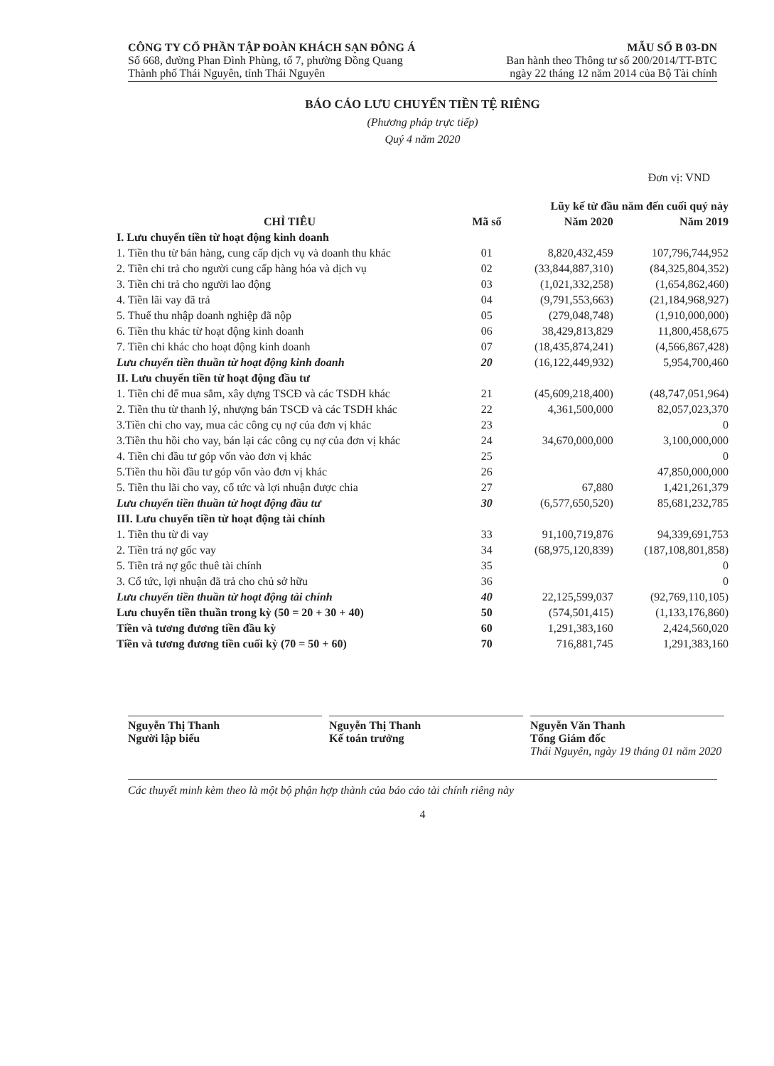CÔNG TY CỔ PHẦN TẬP ĐOÀN KHÁCH SẠN ĐÔNG Á
Số 668, đường Phan Đình Phùng, tổ 7, phường Đồng Quang
Thành phố Thái Nguyên, tỉnh Thái Nguyên
MẪU SỐ B 03-DN
Ban hành theo Thông tư số 200/2014/TT-BTC
ngày 22 tháng 12 năm 2014 của Bộ Tài chính
BÁO CÁO LƯU CHUYỂN TIỀN TỆ RIÊNG
(Phương pháp trực tiếp)
Quý 4 năm 2020
Đơn vị: VND
| | | Lũy kế từ đầu năm đến cuối quý này | |
| --- | --- | --- | --- |
| CHỈ TIÊU | Mã số | Năm 2020 | Năm 2019 |
| I. Lưu chuyển tiền từ hoạt động kinh doanh | | | |
| 1. Tiền thu từ bán hàng, cung cấp dịch vụ và doanh thu khác | 01 | 8,820,432,459 | 107,796,744,952 |
| 2. Tiền chi trả cho người cung cấp hàng hóa và dịch vụ | 02 | (33,844,887,310) | (84,325,804,352) |
| 3. Tiền chi trả cho người lao động | 03 | (1,021,332,258) | (1,654,862,460) |
| 4. Tiền lãi vay đã trả | 04 | (9,791,553,663) | (21,184,968,927) |
| 5. Thuế thu nhập doanh nghiệp đã nộp | 05 | (279,048,748) | (1,910,000,000) |
| 6. Tiền thu khác từ hoạt động kinh doanh | 06 | 38,429,813,829 | 11,800,458,675 |
| 7. Tiền chi khác cho hoạt động kinh doanh | 07 | (18,435,874,241) | (4,566,867,428) |
| Lưu chuyển tiền thuần từ hoạt động kinh doanh | 20 | (16,122,449,932) | 5,954,700,460 |
| II. Lưu chuyển tiền từ hoạt động đầu tư | | | |
| 1. Tiền chi để mua sắm, xây dựng TSCĐ và các TSDH khác | 21 | (45,609,218,400) | (48,747,051,964) |
| 2. Tiền thu từ thanh lý, nhượng bán TSCĐ và các TSDH khác | 22 | 4,361,500,000 | 82,057,023,370 |
| 3.Tiền chi cho vay, mua các công cụ nợ của đơn vị khác | 23 | | 0 |
| 3.Tiền thu hồi cho vay, bán lại các công cụ nợ của đơn vị khác | 24 | 34,670,000,000 | 3,100,000,000 |
| 4. Tiền chi đầu tư góp vốn vào đơn vị khác | 25 | | 0 |
| 5.Tiền thu hồi đầu tư góp vốn vào đơn vị khác | 26 | | 47,850,000,000 |
| 5. Tiền thu lãi cho vay, cổ tức và lợi nhuận được chia | 27 | 67,880 | 1,421,261,379 |
| Lưu chuyển tiền thuần từ hoạt động đầu tư | 30 | (6,577,650,520) | 85,681,232,785 |
| III. Lưu chuyển tiền từ hoạt động tài chính | | | |
| 1. Tiền thu từ đi vay | 33 | 91,100,719,876 | 94,339,691,753 |
| 2. Tiền trả nợ gốc vay | 34 | (68,975,120,839) | (187,108,801,858) |
| 5. Tiền trả nợ gốc thuê tài chính | 35 | | 0 |
| 3. Cổ tức, lợi nhuận đã trả cho chủ sở hữu | 36 | | 0 |
| Lưu chuyển tiền thuần từ hoạt động tài chính | 40 | 22,125,599,037 | (92,769,110,105) |
| Lưu chuyển tiền thuần trong kỳ (50 = 20 + 30 + 40) | 50 | (574,501,415) | (1,133,176,860) |
| Tiền và tương đương tiền đầu kỳ | 60 | 1,291,383,160 | 2,424,560,020 |
| Tiền và tương đương tiền cuối kỳ (70 = 50 + 60) | 70 | 716,881,745 | 1,291,383,160 |
Nguyễn Thị Thanh
Người lập biểu
Nguyễn Thị Thanh
Kế toán trưởng
Nguyễn Văn Thanh
Tổng Giám đốc
Thái Nguyên, ngày 19 tháng 01 năm 2020
Các thuyết minh kèm theo là một bộ phận hợp thành của báo cáo tài chính riêng này
4